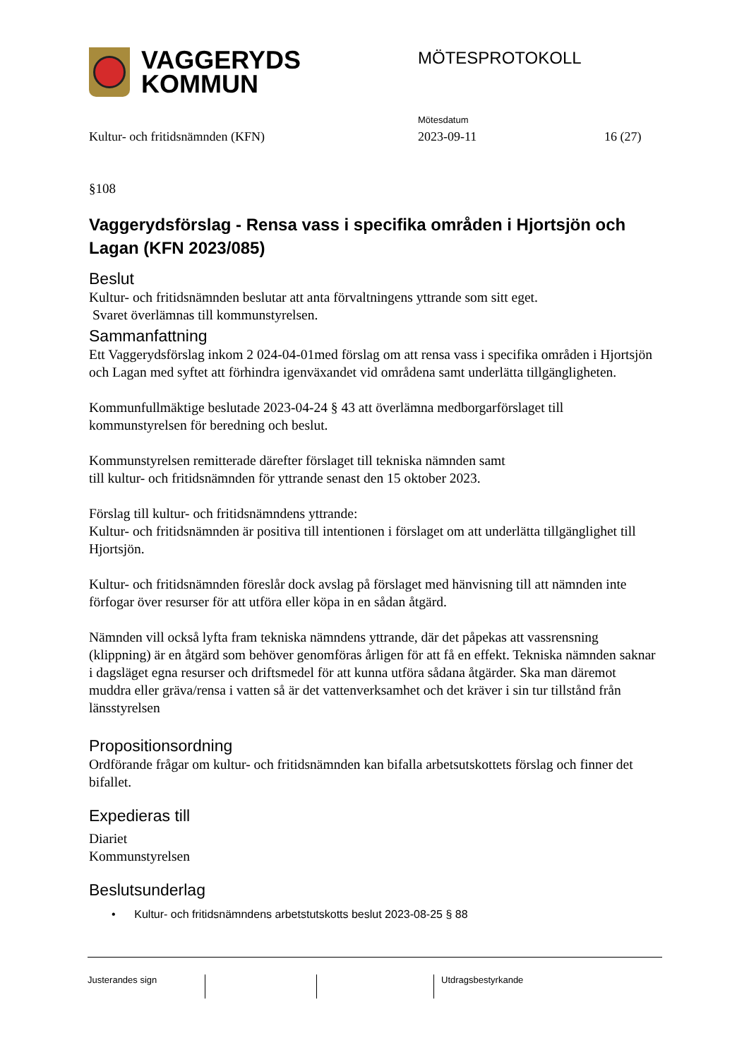VAGGERYDS
KOMMUN
MÖTESPROTOKOLL
Mötesdatum
Kultur- och fritidsnämnden (KFN) 2023-09-11 16 (27)
§108
Vaggerydsförslag - Rensa vass i specifika områden i Hjortsjön och Lagan (KFN 2023/085)
Beslut
Kultur- och fritidsnämnden beslutar att anta förvaltningens yttrande som sitt eget.
Svaret överlämnas till kommunstyrelsen.
Sammanfattning
Ett Vaggerydsförslag inkom 2 024-04-01med förslag om att rensa vass i specifika områden i Hjortsjön och Lagan med syftet att förhindra igenväxandet vid områdena samt underlätta tillgängligheten.
Kommunfullmäktige beslutade 2023-04-24 § 43 att överlämna medborgarförslaget till kommunstyrelsen för beredning och beslut.
Kommunstyrelsen remitterade därefter förslaget till tekniska nämnden samt
till kultur- och fritidsnämnden för yttrande senast den 15 oktober 2023.
Förslag till kultur- och fritidsnämndens yttrande:
Kultur- och fritidsnämnden är positiva till intentionen i förslaget om att underlätta tillgänglighet till Hjortsjön.
Kultur- och fritidsnämnden föreslår dock avslag på förslaget med hänvisning till att nämnden inte förfogar över resurser för att utföra eller köpa in en sådan åtgärd.
Nämnden vill också lyfta fram tekniska nämndens yttrande, där det påpekas att vassrensning (klippning) är en åtgärd som behöver genomföras årligen för att få en effekt. Tekniska nämnden saknar i dagsläget egna resurser och driftsmedel för att kunna utföra sådana åtgärder. Ska man däremot muddra eller gräva/rensa i vatten så är det vattenverksamhet och det kräver i sin tur tillstånd från länsstyrelsen
Propositionsordning
Ordförande frågar om kultur- och fritidsnämnden kan bifalla arbetsutskottets förslag och finner det bifallet.
Expedieras till
Diariet
Kommunstyrelsen
Beslutsunderlag
• Kultur- och fritidsnämndens arbetstutskotts beslut 2023-08-25 § 88
Justerandes sign Utdragsbestyrkande